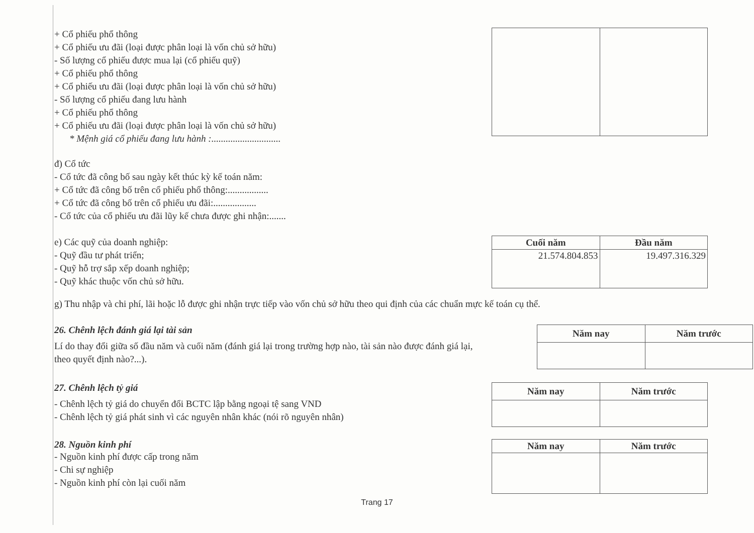+ Cổ phiếu phổ thông
+ Cổ phiếu ưu đãi (loại được phân loại là vốn chủ sở hữu)
- Số lượng cổ phiếu được mua lại (cổ phiếu quỹ)
+ Cổ phiếu phổ thông
+ Cổ phiếu ưu đãi (loại được phân loại là vốn chủ sở hữu)
- Số lượng cổ phiếu đang lưu hành
+ Cổ phiếu phổ thông
+ Cổ phiếu ưu đãi (loại được phân loại là vốn chủ sở hữu)
* Mệnh giá cổ phiếu đang lưu hành :.............................
đ) Cổ tức
- Cổ tức đã công bố sau ngày kết thúc kỳ kế toán năm:
+ Cổ tức đã công bố trên cổ phiếu phổ thông:.................
+ Cổ tức đã công bố trên cổ phiếu ưu đãi:..................
- Cổ tức của cổ phiếu ưu đãi lũy kế chưa được ghi nhận:.......
e) Các quỹ của doanh nghiệp:
- Quỹ đầu tư phát triển;
- Quỹ hỗ trợ sắp xếp doanh nghiệp;
- Quỹ khác thuộc vốn chủ sở hữu.
| Cuối năm | Đầu năm |
| --- | --- |
| 21.574.804.853 | 19.497.316.329 |
g) Thu nhập và chi phí, lãi hoặc lỗ được ghi nhận trực tiếp vào vốn chủ sở hữu theo qui định của các chuẩn mực kế toán cụ thể.
26. Chênh lệch đánh giá lại tài sản
Lí do thay đổi giữa số đầu năm và cuối năm (đánh giá lại trong trường hợp nào, tài sản nào được đánh giá lại, theo quyết định nào?...).
| Năm nay | Năm trước |
| --- | --- |
27. Chênh lệch tỷ giá
- Chênh lệch tỷ giá do chuyển đổi BCTC lập bằng ngoại tệ sang VND
- Chênh lệch tỷ giá phát sinh vì các nguyên nhân khác (nói rõ nguyên nhân)
| Năm nay | Năm trước |
| --- | --- |
28. Nguồn kinh phí
- Nguồn kinh phí được cấp trong năm
- Chi sự nghiệp
- Nguồn kinh phí còn lại cuối năm
| Năm nay | Năm trước |
| --- | --- |
Trang 17